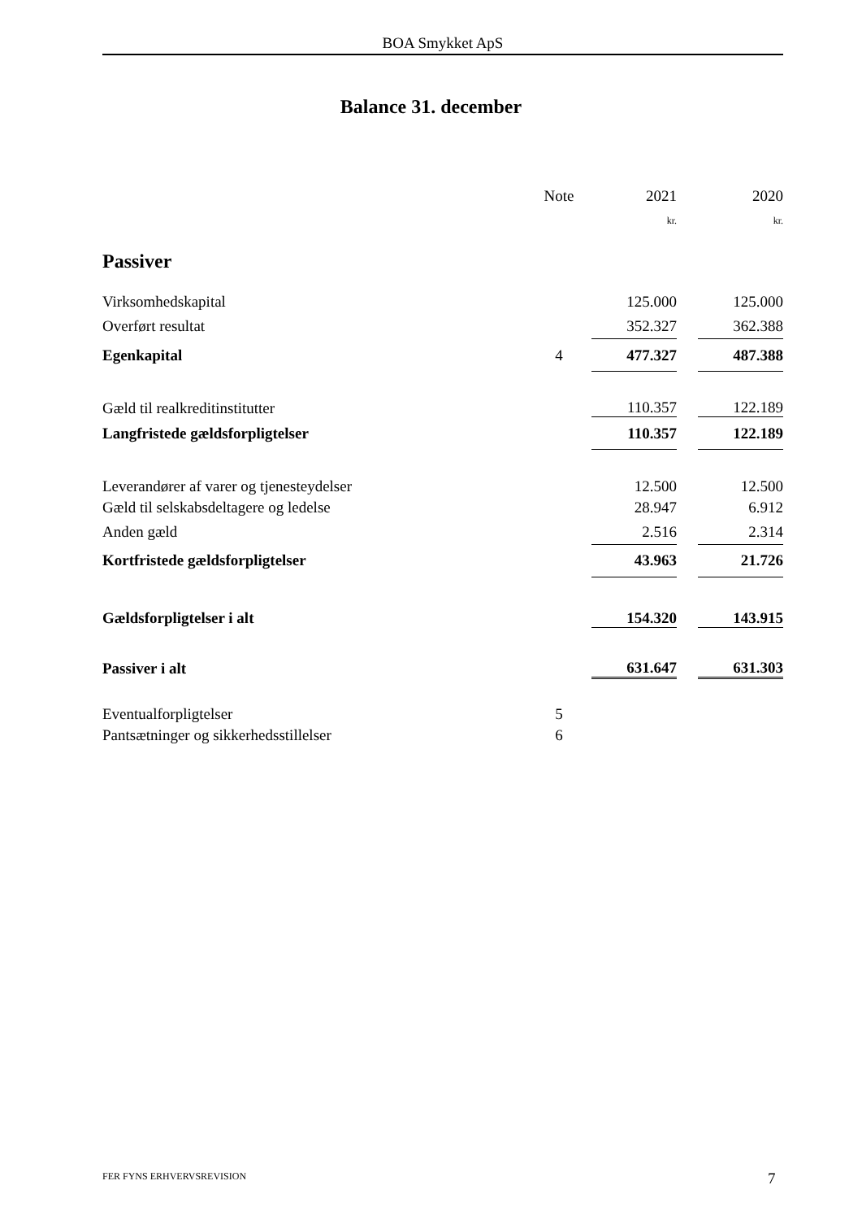BOA Smykket ApS
Balance 31. december
| | Note | | 2021 | | 2020 |
| --- | --- | --- | --- | --- | --- |
| | | | kr. | | kr. |
| Passiver | | | | | |
| Virksomhedskapital | | | 125.000 | | 125.000 |
| Overført resultat | | | 352.327 | | 362.388 |
| Egenkapital | 4 | | 477.327 | | 487.388 |
| Gæld til realkreditinstitutter | | | 110.357 | | 122.189 |
| Langfristede gældsforpligtelser | | | 110.357 | | 122.189 |
| Leverandører af varer og tjenesteydelser | | | 12.500 | | 12.500 |
| Gæld til selskabsdeltagere og ledelse | | | 28.947 | | 6.912 |
| Anden gæld | | | 2.516 | | 2.314 |
| Kortfristede gældsforpligtelser | | | 43.963 | | 21.726 |
| Gældsforpligtelser i alt | | | 154.320 | | 143.915 |
| Passiver i alt | | | 631.647 | | 631.303 |
| Eventualforpligtelser | 5 | | | | |
| Pantsætninger og sikkerhedsstillelser | 6 | | | | |
FER FYNS ERHVERVSREVISION 7